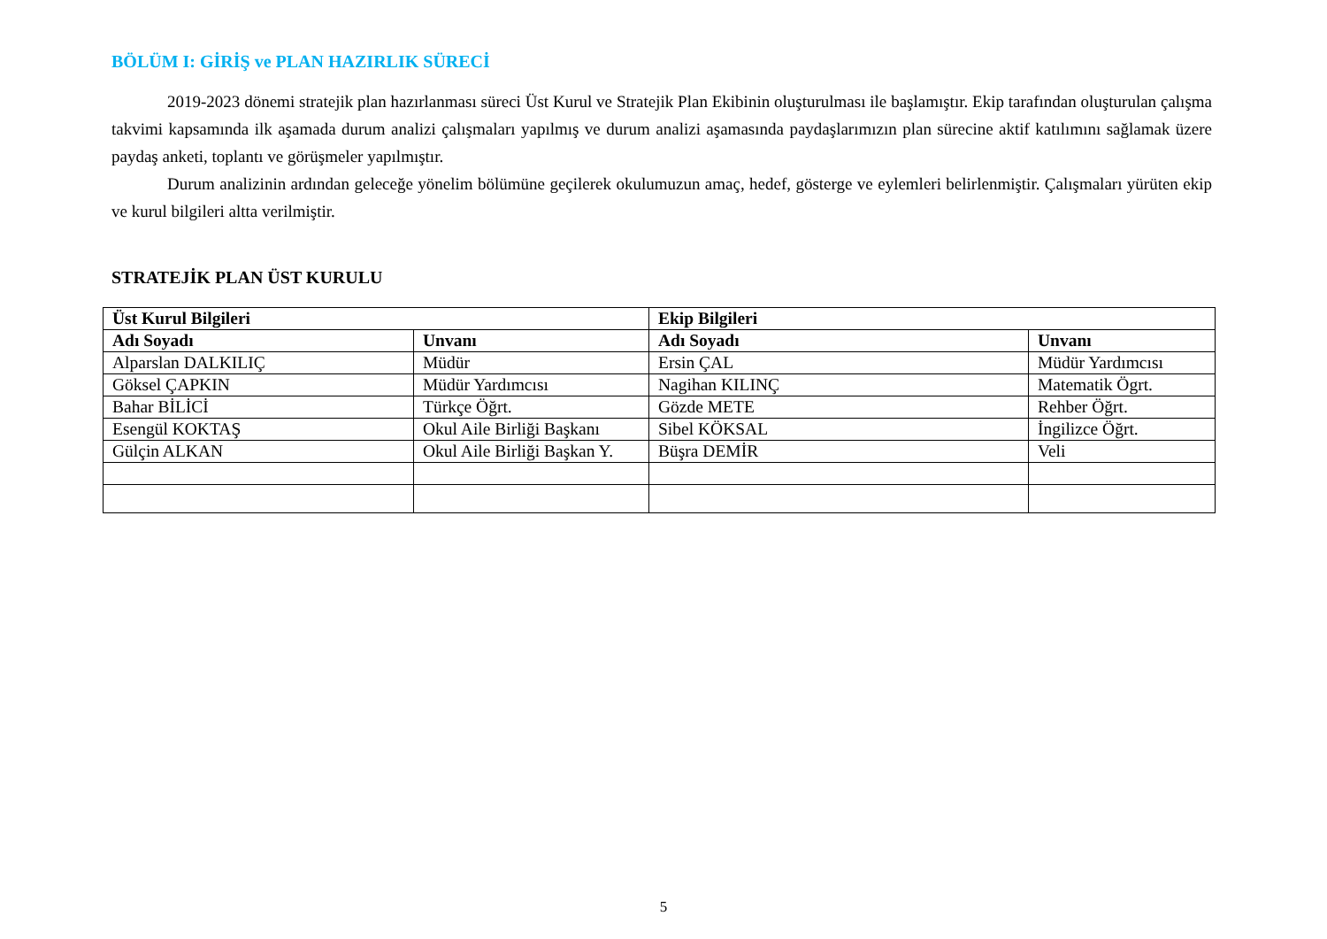BÖLÜM I: GİRİŞ ve PLAN HAZIRLIK SÜRECİ
2019-2023 dönemi stratejik plan hazırlanması süreci Üst Kurul ve Stratejik Plan Ekibinin oluşturulması ile başlamıştır. Ekip tarafından oluşturulan çalışma takvimi kapsamında ilk aşamada durum analizi çalışmaları yapılmış ve durum analizi aşamasında paydaşlarımızın plan sürecine aktif katılımını sağlamak üzere paydaş anketi, toplantı ve görüşmeler yapılmıştır.
Durum analizinin ardından geleceğe yönelim bölümüne geçilerek okulumuzun amaç, hedef, gösterge ve eylemleri belirlenmiştir. Çalışmaları yürüten ekip ve kurul bilgileri altta verilmiştir.
STRATEJİK PLAN ÜST KURULU
| Üst Kurul Bilgileri | | Ekip Bilgileri | |
| --- | --- | --- | --- |
| Adı Soyadı | Unvanı | Adı Soyadı | Unvanı |
| Alparslan DALKILIÇ | Müdür | Ersin ÇAL | Müdür Yardımcısı |
| Göksel ÇAPKIN | Müdür Yardımcısı | Nagihan KILINÇ | Matematik Ögrt. |
| Bahar BİLİCİ | Türkçe Öğrt. | Gözde METE | Rehber Öğrt. |
| Esengül KOKTAŞ | Okul Aile Birliği Başkanı | Sibel KÖKSAL | İngilizce Öğrt. |
| Gülçin ALKAN | Okul Aile Birliği Başkan Y. | Büşra DEMİR | Veli |
5